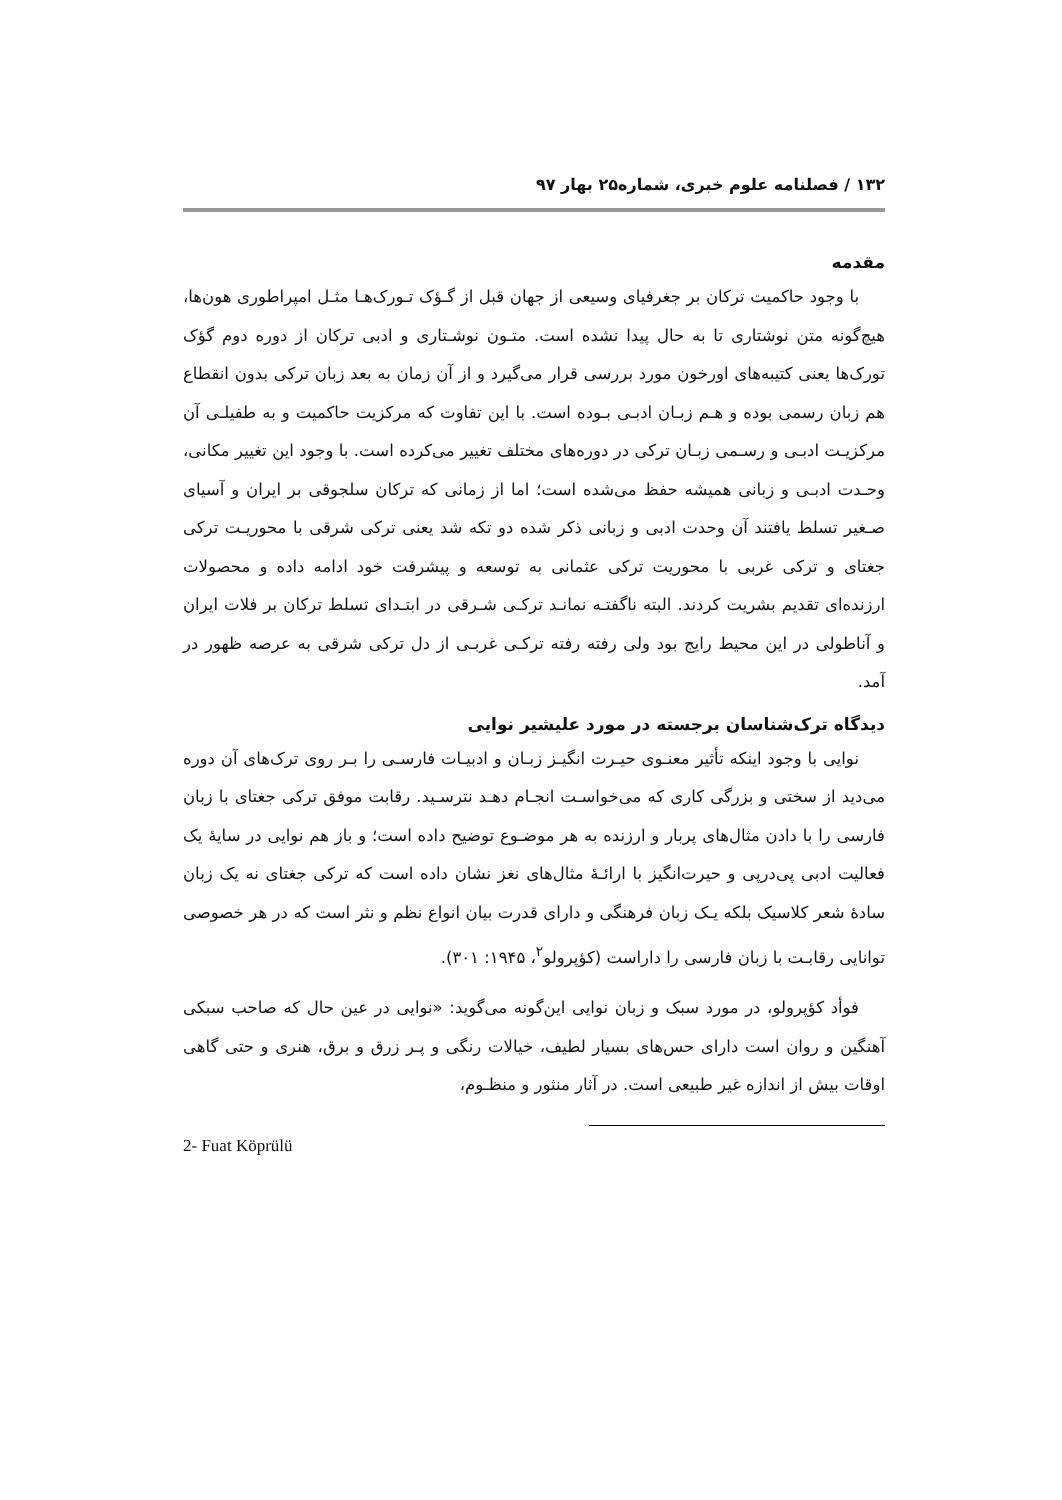۱۳۲ / فصلنامه علوم خبری، شماره۲۵ بهار ۹۷
مقدمه
با وجود حاکمیت ترکان بر جغرفیای وسیعی از جهان قبل از گـؤک تـورک‌هـا مثـل امپراطوری هون‌ها، هیچ‌گونه متن نوشتاری تا به حال پیدا نشده است. متـون نوشـتاری و ادبی ترکان از دوره دوم گؤک تورک‌ها یعنی کتیبه‌های اورخون مورد بررسی قرار می‌گیرد و از آن زمان به بعد زبان ترکی بدون انقطاع هم زبان رسمی بوده و هـم زبـان ادبـی بـوده است. با این تفاوت که مرکزیت حاکمیت و به طفیلـی آن مرکزیـت ادبـی و رسـمی زبـان ترکی در دوره‌های مختلف تغییر می‌کرده است. با وجود این تغییر مکانی، وحـدت ادبـی و زبانی همیشه حفظ می‌شده است؛ اما از زمانی که ترکان سلجوقی بر ایران و آسیای صـغیر تسلط یافتند آن وحدت ادبی و زبانی ذکر شده دو تکه شد یعنی ترکی شرقی با محوریـت ترکی جغتای و ترکی غربی با محوریت ترکی عثمانی به توسعه و پیشرفت خود ادامه داده و محصولات ارزنده‌ای تقدیم بشریت کردند. البته ناگفتـه نمانـد ترکـی شـرقی در ابتـدای تسلط ترکان بر فلات ایران و آناطولی در این محیط رایج بود ولی رفته رفته ترکـی غربـی از دل ترکی شرقی به عرصه ظهور در آمد.
دیدگاه ترک‌شناسان برجسته در مورد علیشیر نوایی
نوایی با وجود اینکه تأثیر معنـوی حیـرت انگیـز زبـان و ادبیـات فارسـی را بـر روی ترک‌های آن دوره می‌دید از سختی و بزرگی کاری که می‌خواسـت انجـام دهـد نترسـید. رقابت موفق ترکی جغتای با زبان فارسی را با دادن مثال‌های پربار و ارزنده به هر موضـوع توضیح داده است؛ و باز هم نوایی در سایهٔ یک فعالیت ادبی پی‌درپی و حیرت‌انگیز با ارائـهٔ مثال‌های نغز نشان داده است که ترکی جغتای نه یک زبان سادهٔ شعر کلاسیک بلکه یـک زبان فرهنگی و دارای قدرت بیان انواع نظم و نثر است که در هر خصوصی توانایی رقابـت با زبان فارسی را داراست (کؤپرولو<sup>۲</sup>، ۱۹۴۵: ۳۰۱).
فوأد کؤپرولو، در مورد سبک و زبان نوایی این‌گونه می‌گوید: «نوایی در عین حال که صاحب سبکی آهنگین و روان است دارای حس‌های بسیار لطیف، خیالات رنگی و پـر زرق و برق، هنری و حتی گاهی اوقات بیش از اندازه غیر طبیعی است. در آثار منثور و منظـوم،
2- Fuat Köprülü